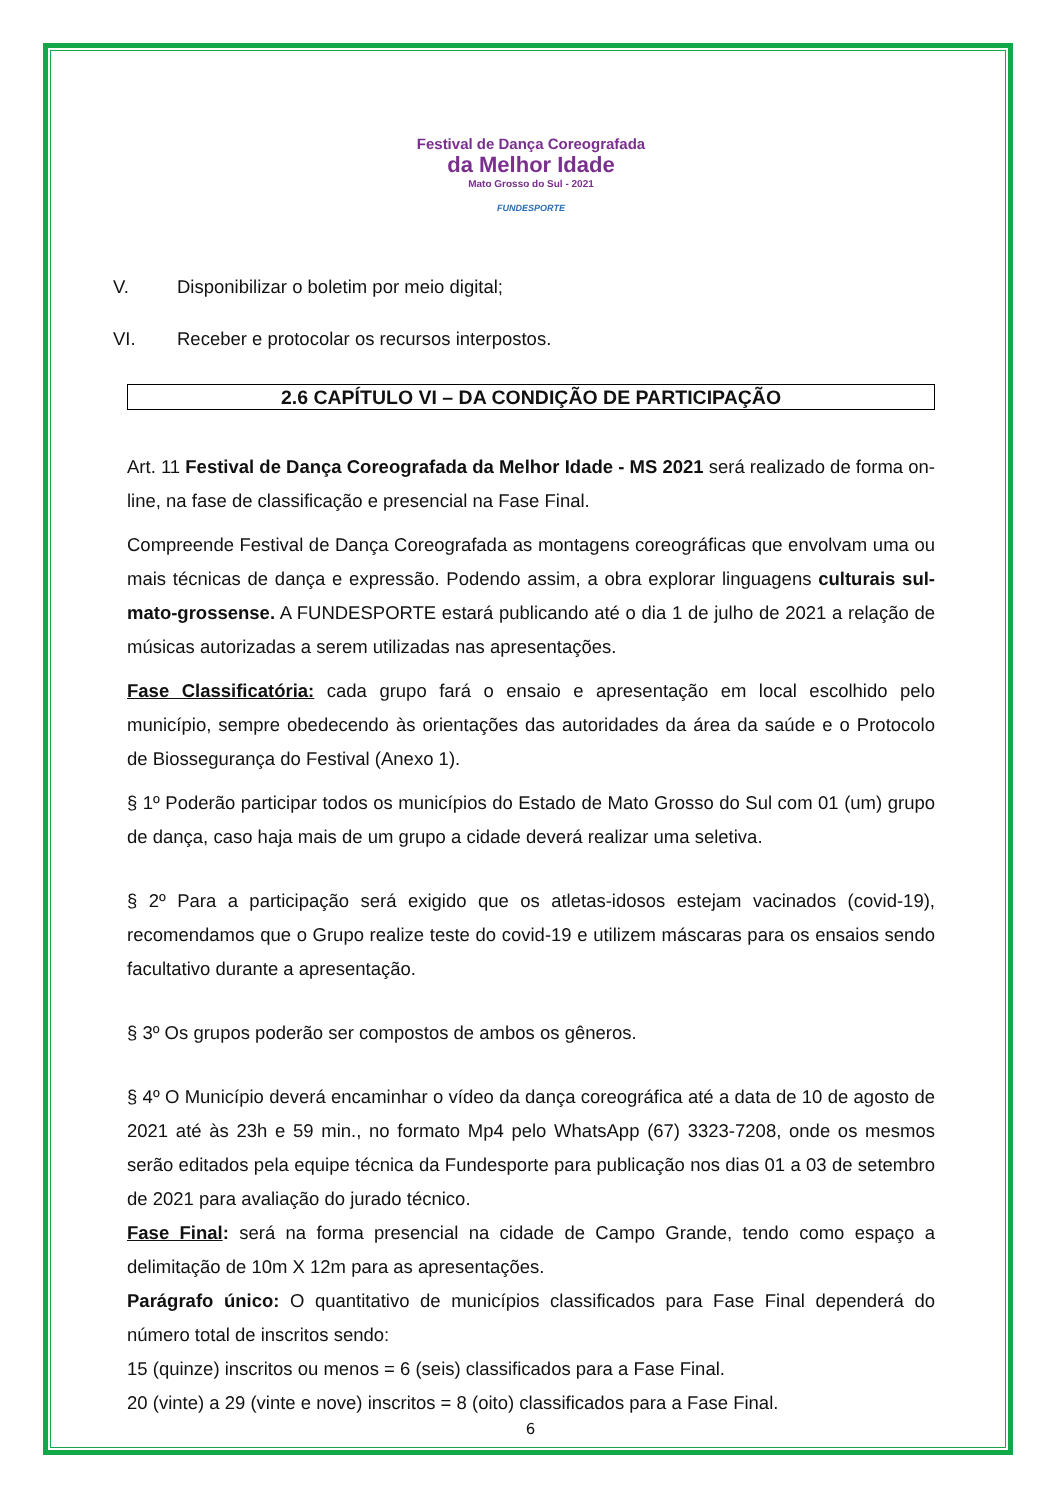Festival de Dança Coreografada
da Melhor Idade
Mato Grosso do Sul - 2021
FUNDESPORTE
V. Disponibilizar o boletim por meio digital;
VI. Receber e protocolar os recursos interpostos.
2.6 CAPÍTULO VI – DA CONDIÇÃO DE PARTICIPAÇÃO
Art. 11 Festival de Dança Coreografada da Melhor Idade - MS 2021 será realizado de forma on-line, na fase de classificação e presencial na Fase Final.
Compreende Festival de Dança Coreografada as montagens coreográficas que envolvam uma ou mais técnicas de dança e expressão. Podendo assim, a obra explorar linguagens culturais sul-mato-grossense. A FUNDESPORTE estará publicando até o dia 1 de julho de 2021 a relação de músicas autorizadas a serem utilizadas nas apresentações.
Fase Classificatória: cada grupo fará o ensaio e apresentação em local escolhido pelo município, sempre obedecendo às orientações das autoridades da área da saúde e o Protocolo de Biossegurança do Festival (Anexo 1).
§ 1º Poderão participar todos os municípios do Estado de Mato Grosso do Sul com 01 (um) grupo de dança, caso haja mais de um grupo a cidade deverá realizar uma seletiva.
§ 2º Para a participação será exigido que os atletas-idosos estejam vacinados (covid-19), recomendamos que o Grupo realize teste do covid-19 e utilizem máscaras para os ensaios sendo facultativo durante a apresentação.
§ 3º Os grupos poderão ser compostos de ambos os gêneros.
§ 4º O Município deverá encaminhar o vídeo da dança coreográfica até a data de 10 de agosto de 2021 até às 23h e 59 min., no formato Mp4 pelo WhatsApp (67) 3323-7208, onde os mesmos serão editados pela equipe técnica da Fundesporte para publicação nos dias 01 a 03 de setembro de 2021 para avaliação do jurado técnico.
Fase Final: será na forma presencial na cidade de Campo Grande, tendo como espaço a delimitação de 10m X 12m para as apresentações.
Parágrafo único: O quantitativo de municípios classificados para Fase Final dependerá do número total de inscritos sendo:
15 (quinze) inscritos ou menos = 6 (seis) classificados para a Fase Final.
20 (vinte) a 29 (vinte e nove) inscritos = 8 (oito) classificados para a Fase Final.
6